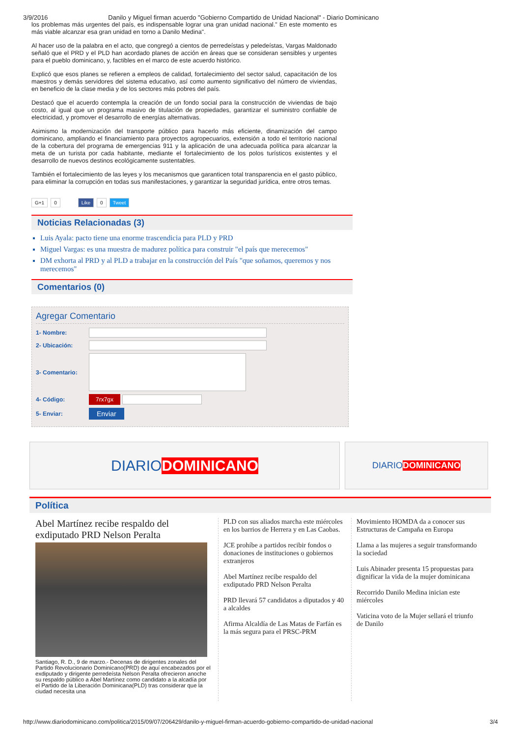3/9/2016 Danilo y Miguel firman acuerdo "Gobierno Compartido de Unidad Nacional" - Diario Dominicano
los problemas más urgentes del país, es indispensable lograr una gran unidad nacional." En este momento es más viable alcanzar esa gran unidad en torno a Danilo Medina".
Al hacer uso de la palabra en el acto, que congregó a cientos de perredeístas y peledeístas, Vargas Maldonado señaló que el PRD y el PLD han acordado planes de acción en áreas que se consideran sensibles y urgentes para el pueblo dominicano, y, factibles en el marco de este acuerdo histórico.
Explicó que esos planes se refieren a empleos de calidad, fortalecimiento del sector salud, capacitación de los maestros y demás servidores del sistema educativo, así como aumento significativo del número de viviendas, en beneficio de la clase media y de los sectores más pobres del país.
Destacó que el acuerdo contempla la creación de un fondo social para la construcción de viviendas de bajo costo, al igual que un programa masivo de titulación de propiedades, garantizar el suministro confiable de electricidad, y promover el desarrollo de energías alternativas.
Asimismo la modernización del transporte público para hacerlo más eficiente, dinamización del campo dominicano, ampliando el financiamiento para proyectos agropecuarios, extensión a todo el territorio nacional de la cobertura del programa de emergencias 911 y la aplicación de una adecuada política para alcanzar la meta de un turista por cada habitante, mediante el fortalecimiento de los polos turísticos existentes y el desarrollo de nuevos destinos ecológicamente sustentables.
También el fortalecimiento de las leyes y los mecanismos que garanticen total transparencia en el gasto público, para eliminar la corrupción en todas sus manifestaciones, y garantizar la seguridad jurídica, entre otros temas.
G+1 0 Like 0 Tweet
Noticias Relacionadas (3)
Luis Ayala: pacto tiene una enorme trascendicia para PLD y PRD
Miguel Vargas: es una muestra de madurez política para construir "el país que merecemos"
DM exhorta al PRD y al PLD a trabajar en la construcción del País "que soñamos, queremos y nos merecemos"
Comentarios (0)
Agregar Comentario
1- Nombre:
2- Ubicación:
3- Comentario:
4- Código: 7rx7gx
5- Enviar: Enviar
DIARIO DOMINICANO
DIARIO DOMINICANO
Política
Abel Martínez recibe respaldo del exdiputado PRD Nelson Peralta
Santiago, R. D., 9 de marzo.- Decenas de dirigentes zonales del Partido Revolucionario Dominicano(PRD) de aquí encabezados por el exdiputado y dirigente perredeísta Nelson Peralta ofrecieron anoche su respaldo público a Abel Martínez como candidato a la alcadía por el Partido de la Liberación Dominicana(PLD) tras considerar que la ciudad necesita una
PLD con sus aliados marcha este miércoles en los barrios de Herrera y en Las Caobas.
JCE prohíbe a partidos recibir fondos o donaciones de instituciones o gobiernos extranjeros
Abel Martínez recibe respaldo del exdiputado PRD Nelson Peralta
PRD llevará 57 candidatos a diputados y 40 a alcaldes
Afirma Alcaldía de Las Matas de Farfán es la más segura para el PRSC-PRM
Movimiento HOMDA da a conocer sus Estructuras de Campaña en Europa
Llama a las mujeres a seguir transformando la sociedad
Luis Abinader presenta 15 propuestas para dignificar la vida de la mujer dominicana
Recorrido Danilo Medina inician este miércoles
Vaticina voto de la Mujer sellará el triunfo de Danilo
http://www.diariodominicano.com/politica/2015/09/07/206429/danilo-y-miguel-firman-acuerdo-gobierno-compartido-de-unidad-nacional 3/4